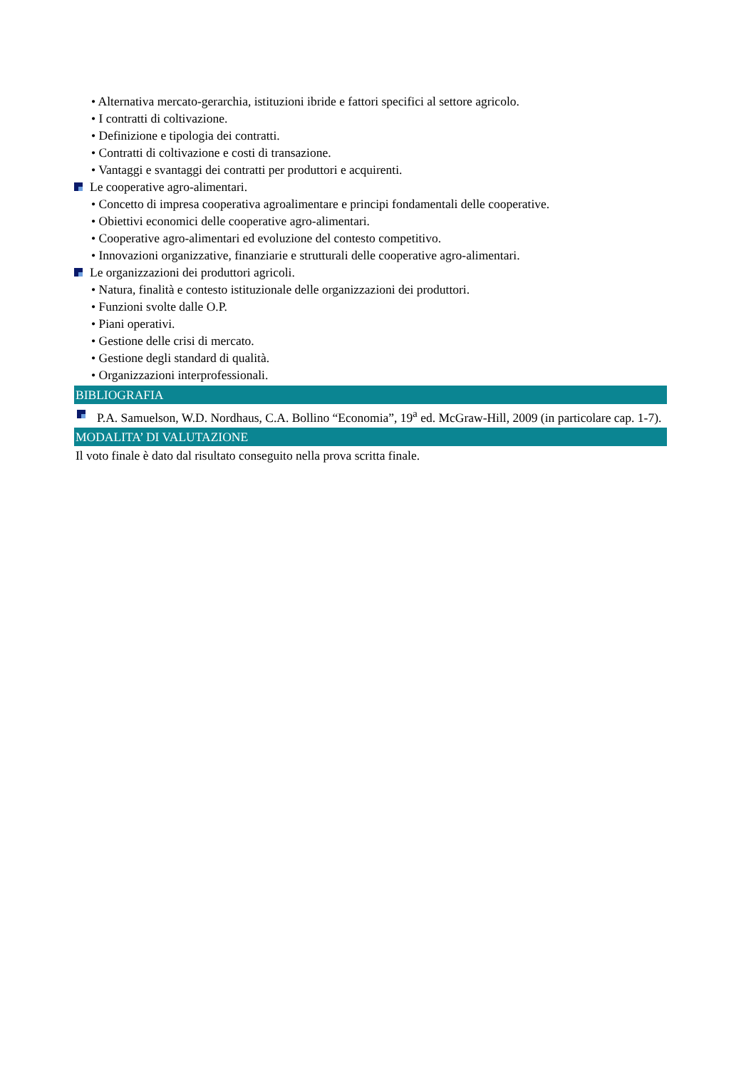• Alternativa mercato-gerarchia, istituzioni ibride e fattori specifici al settore agricolo.
• I contratti di coltivazione.
• Definizione e tipologia dei contratti.
• Contratti di coltivazione e costi di transazione.
• Vantaggi e svantaggi dei contratti per produttori e acquirenti.
Le cooperative agro-alimentari.
• Concetto di impresa cooperativa agroalimentare e principi fondamentali delle cooperative.
• Obiettivi economici delle cooperative agro-alimentari.
• Cooperative agro-alimentari ed evoluzione del contesto competitivo.
• Innovazioni organizzative, finanziarie e strutturali delle cooperative agro-alimentari.
Le organizzazioni dei produttori agricoli.
• Natura, finalità e contesto istituzionale delle organizzazioni dei produttori.
• Funzioni svolte dalle O.P.
• Piani operativi.
• Gestione delle crisi di mercato.
• Gestione degli standard di qualità.
• Organizzazioni interprofessionali.
BIBLIOGRAFIA
P.A. Samuelson, W.D. Nordhaus, C.A. Bollino “Economia”, 19<sup>a</sup> ed. McGraw-Hill, 2009 (in particolare cap. 1-7).
MODALITA’ DI VALUTAZIONE
Il voto finale è dato dal risultato conseguito nella prova scritta finale.